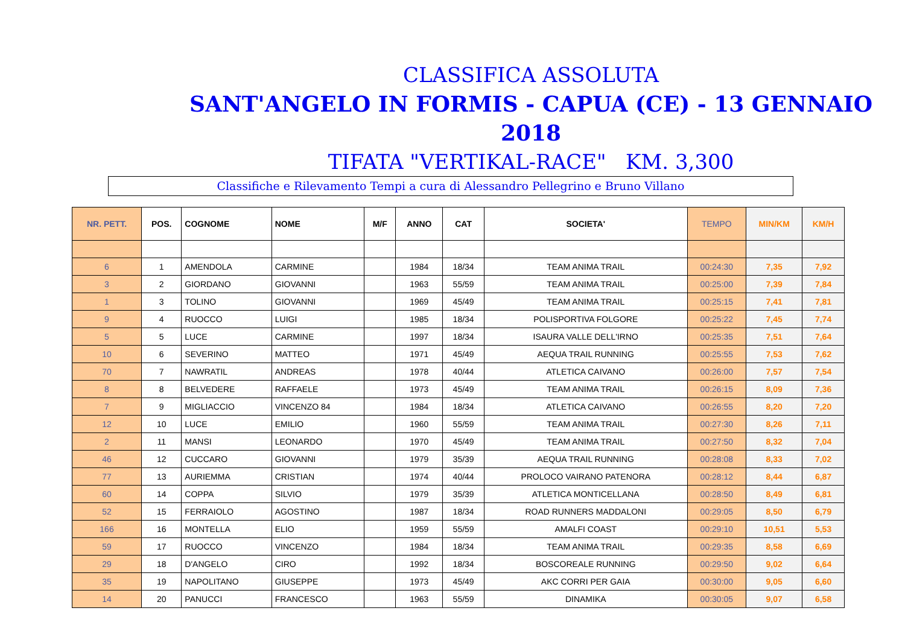CLASSIFICA ASSOLUTA
SANT'ANGELO IN FORMIS - CAPUA (CE) - 13 GENNAIO 2018
TIFATA "VERTIKAL-RACE" KM. 3,300
Classifiche e Rilevamento Tempi a cura di Alessandro Pellegrino e Bruno Villano
| NR. PETT. | POS. | COGNOME | NOME | M/F | ANNO | CAT | SOCIETA' | TEMPO | MIN/KM | KM/H |
| --- | --- | --- | --- | --- | --- | --- | --- | --- | --- | --- |
| 6 | 1 | AMENDOLA | CARMINE | | 1984 | 18/34 | TEAM ANIMA TRAIL | 00:24:30 | 7,35 | 7,92 |
| 3 | 2 | GIORDANO | GIOVANNI | | 1963 | 55/59 | TEAM ANIMA TRAIL | 00:25:00 | 7,39 | 7,84 |
| 1 | 3 | TOLINO | GIOVANNI | | 1969 | 45/49 | TEAM ANIMA TRAIL | 00:25:15 | 7,41 | 7,81 |
| 9 | 4 | RUOCCO | LUIGI | | 1985 | 18/34 | POLISPORTIVA FOLGORE | 00:25:22 | 7,45 | 7,74 |
| 5 | 5 | LUCE | CARMINE | | 1997 | 18/34 | ISAURA VALLE DELL'IRNO | 00:25:35 | 7,51 | 7,64 |
| 10 | 6 | SEVERINO | MATTEO | | 1971 | 45/49 | AEQUA TRAIL RUNNING | 00:25:55 | 7,53 | 7,62 |
| 70 | 7 | NAWRATIL | ANDREAS | | 1978 | 40/44 | ATLETICA CAIVANO | 00:26:00 | 7,57 | 7,54 |
| 8 | 8 | BELVEDERE | RAFFAELE | | 1973 | 45/49 | TEAM ANIMA TRAIL | 00:26:15 | 8,09 | 7,36 |
| 7 | 9 | MIGLIACCIO | VINCENZO 84 | | 1984 | 18/34 | ATLETICA CAIVANO | 00:26:55 | 8,20 | 7,20 |
| 12 | 10 | LUCE | EMILIO | | 1960 | 55/59 | TEAM ANIMA TRAIL | 00:27:30 | 8,26 | 7,11 |
| 2 | 11 | MANSI | LEONARDO | | 1970 | 45/49 | TEAM ANIMA TRAIL | 00:27:50 | 8,32 | 7,04 |
| 46 | 12 | CUCCARO | GIOVANNI | | 1979 | 35/39 | AEQUA TRAIL RUNNING | 00:28:08 | 8,33 | 7,02 |
| 77 | 13 | AURIEMMA | CRISTIAN | | 1974 | 40/44 | PROLOCO VAIRANO PATENORA | 00:28:12 | 8,44 | 6,87 |
| 60 | 14 | COPPA | SILVIO | | 1979 | 35/39 | ATLETICA MONTICELLANA | 00:28:50 | 8,49 | 6,81 |
| 52 | 15 | FERRAIOLO | AGOSTINO | | 1987 | 18/34 | ROAD RUNNERS MADDALONI | 00:29:05 | 8,50 | 6,79 |
| 166 | 16 | MONTELLA | ELIO | | 1959 | 55/59 | AMALFI COAST | 00:29:10 | 10,51 | 5,53 |
| 59 | 17 | RUOCCO | VINCENZO | | 1984 | 18/34 | TEAM ANIMA TRAIL | 00:29:35 | 8,58 | 6,69 |
| 29 | 18 | D'ANGELO | CIRO | | 1992 | 18/34 | BOSCOREALE RUNNING | 00:29:50 | 9,02 | 6,64 |
| 35 | 19 | NAPOLITANO | GIUSEPPE | | 1973 | 45/49 | AKC CORRI PER GAIA | 00:30:00 | 9,05 | 6,60 |
| 14 | 20 | PANUCCI | FRANCESCO | | 1963 | 55/59 | DINAMIKA | 00:30:05 | 9,07 | 6,58 |